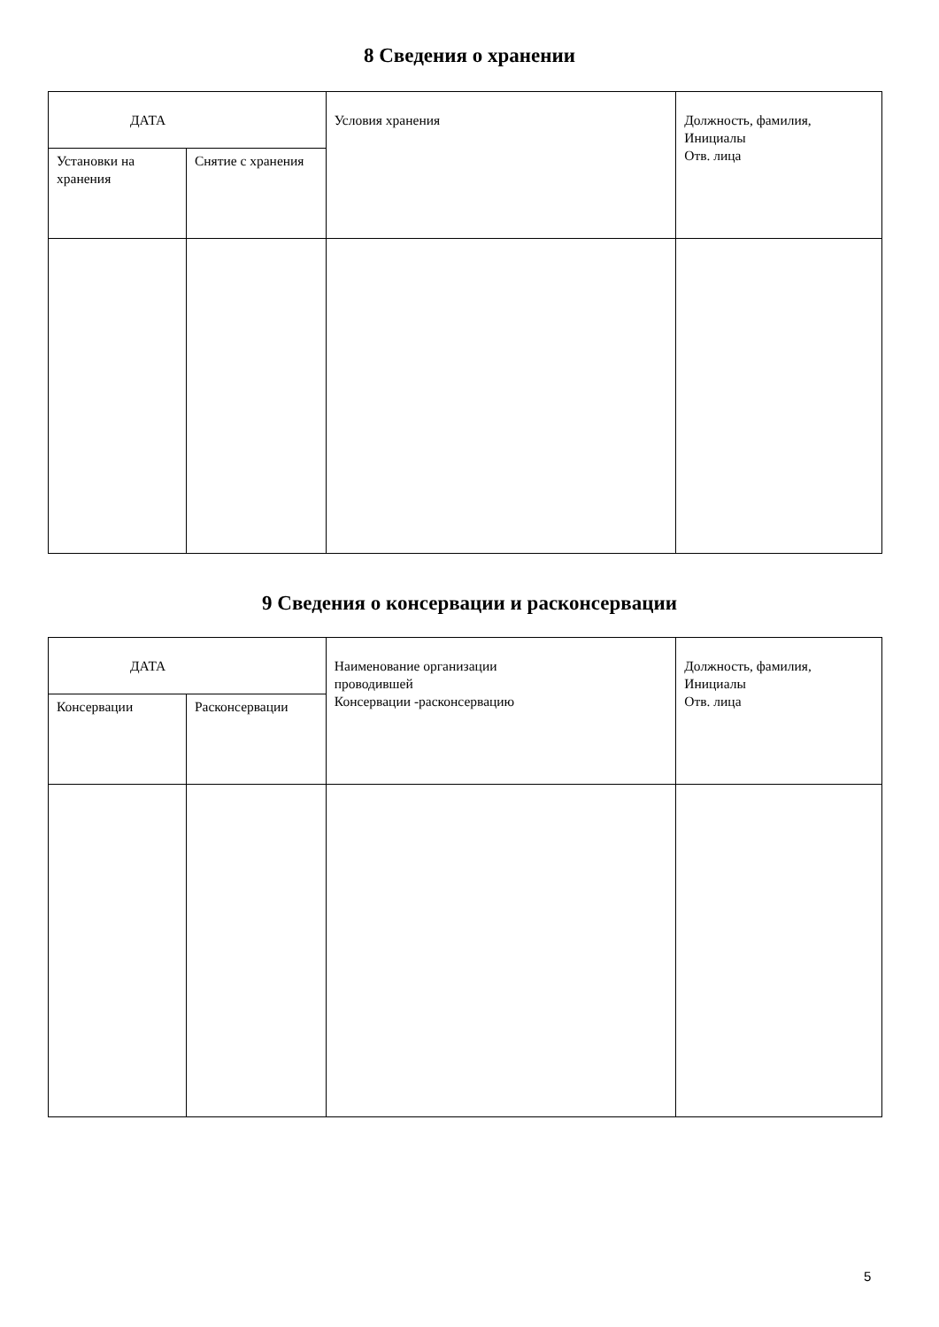8 Сведения о хранении
| ДАТА | | Условия хранения | Должность, фамилия, Инициалы Отв. лица |
| Установки на хранения | Снятие с хранения | | |
9 Сведения о консервации и расконсервации
| ДАТА | | Наименование организации проводившей Консервации -расконсервацию | Должность, фамилия, Инициалы Отв. лица |
| Консервации | Расконсервации | | |
5